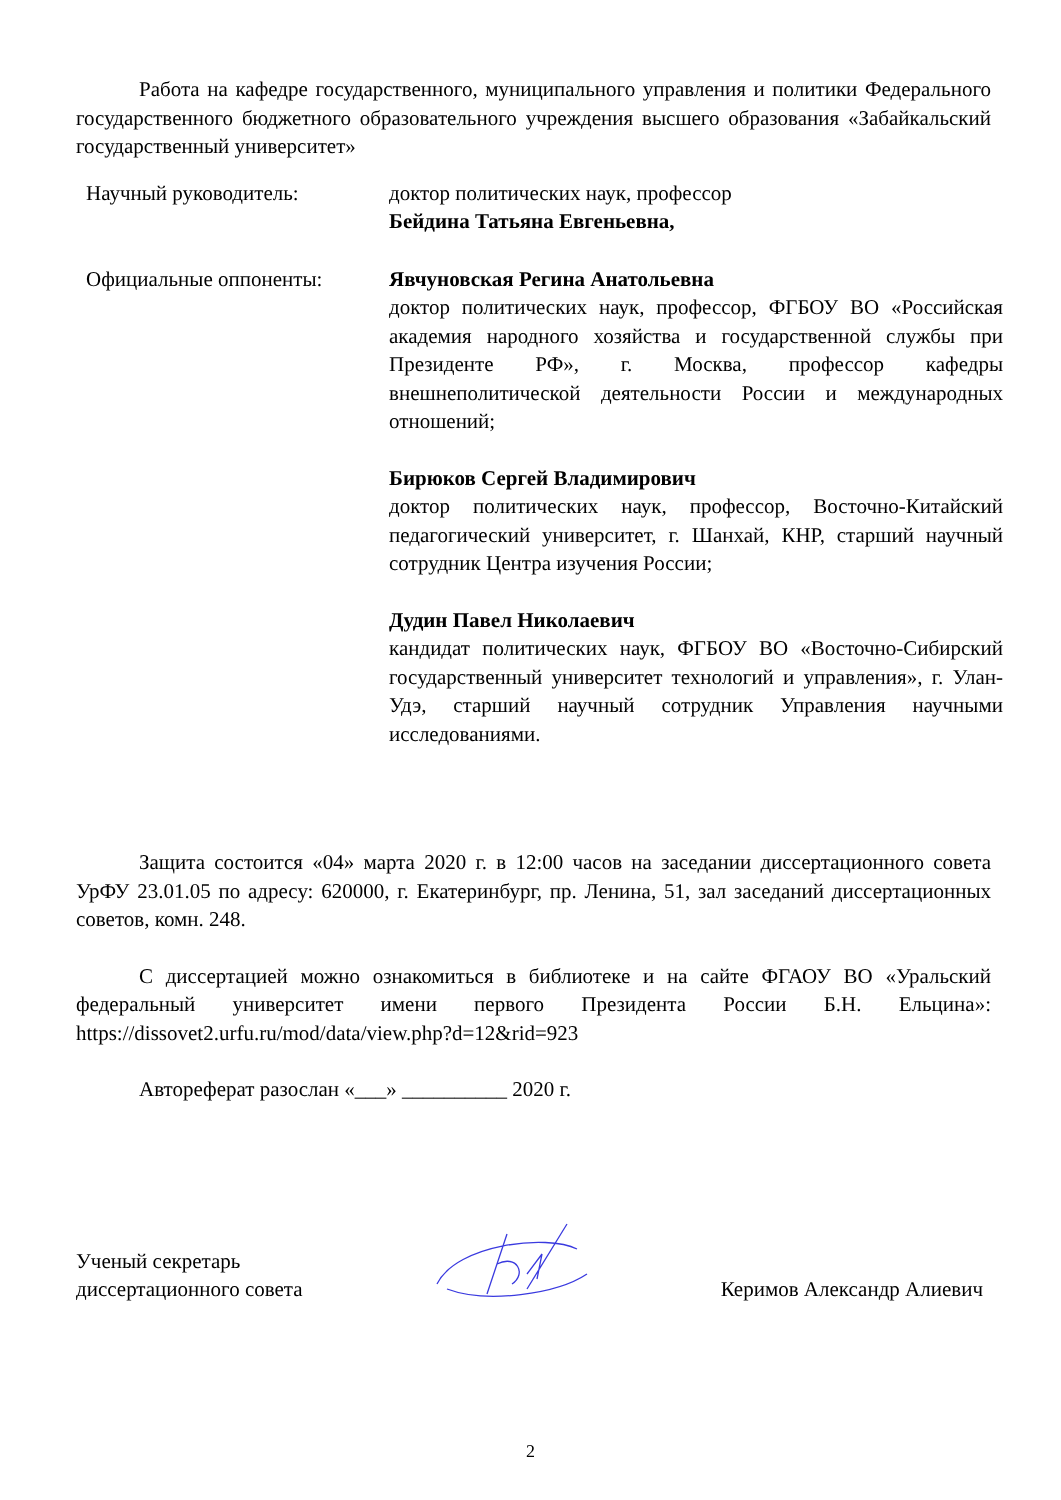Работа на кафедре государственного, муниципального управления и политики Федерального государственного бюджетного образовательного учреждения высшего образования «Забайкальский государственный университет»
Научный руководитель: доктор политических наук, профессор
Бейдина Татьяна Евгеньевна,
Официальные оппоненты: Явчуновская Регина Анатольевна
доктор политических наук, профессор, ФГБОУ ВО «Российская академия народного хозяйства и государственной службы при Президенте РФ», г. Москва, профессор кафедры внешнеполитической деятельности России и международных отношений;
Бирюков Сергей Владимирович
доктор политических наук, профессор, Восточно-Китайский педагогический университет, г. Шанхай, КНР, старший научный сотрудник Центра изучения России;
Дудин Павел Николаевич
кандидат политических наук, ФГБОУ ВО «Восточно-Сибирский государственный университет технологий и управления», г. Улан-Удэ, старший научный сотрудник Управления научными исследованиями.
Защита состоится «04» марта 2020 г. в 12:00 часов на заседании диссертационного совета УрФУ 23.01.05 по адресу: 620000, г. Екатеринбург, пр. Ленина, 51, зал заседаний диссертационных советов, комн. 248.
С диссертацией можно ознакомиться в библиотеке и на сайте ФГАОУ ВО «Уральский федеральный университет имени первого Президента России Б.Н. Ельцина»: https://dissovet2.urfu.ru/mod/data/view.php?d=12&rid=923
Автореферат разослан «___» __________ 2020 г.
Ученый секретарь
диссертационного совета
Керимов Александр Алиевич
2